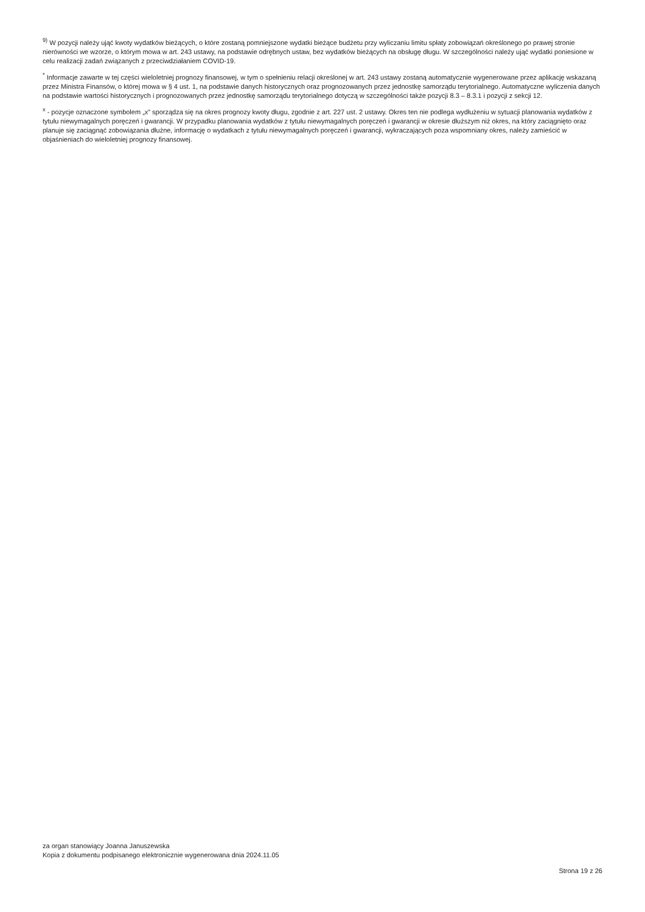<sup>9)</sup> W pozycji należy ująć kwoty wydatków bieżących, o które zostaną pomniejszone wydatki bieżące budżetu przy wyliczaniu limitu spłaty zobowiązań określonego po prawej stronie nierówności we wzorze, o którym mowa w art. 243 ustawy, na podstawie odrębnych ustaw, bez wydatków bieżących na obsługę długu. W szczególności należy ująć wydatki poniesione w celu realizacji zadań związanych z przeciwdziałaniem COVID-19.
<sup>*</sup> Informacje zawarte w tej części wieloletniej prognozy finansowej, w tym o spełnieniu relacji określonej w art. 243 ustawy zostaną automatycznie wygenerowane przez aplikację wskazaną przez Ministra Finansów, o której mowa w § 4 ust. 1, na podstawie danych historycznych oraz prognozowanych przez jednostkę samorządu terytorialnego. Automatyczne wyliczenia danych na podstawie wartości historycznych i prognozowanych przez jednostkę samorządu terytorialnego dotyczą w szczególności także pozycji 8.3 – 8.3.1 i pozycji z sekcji 12.
<sup>x</sup> - pozycje oznaczone symbolem „x” sporządza się na okres prognozy kwoty długu, zgodnie z art. 227 ust. 2 ustawy. Okres ten nie podlega wydłużeniu w sytuacji planowania wydatków z tytułu niewymagalnych poręczeń i gwarancji. W przypadku planowania wydatków z tytułu niewymagalnych poręczeń i gwarancji w okresie dłuższym niż okres, na który zaciągnięto oraz planuje się zaciągnąć zobowiązania dłużne, informację o wydatkach z tytułu niewymagalnych poręczeń i gwarancji, wykraczających poza wspomniany okres, należy zamieścić w objaśnieniach do wieloletniej prognozy finansowej.
za organ stanowiący Joanna Januszewska
Kopia z dokumentu podpisanego elektronicznie wygenerowana dnia 2024.11.05
Strona 19 z 26